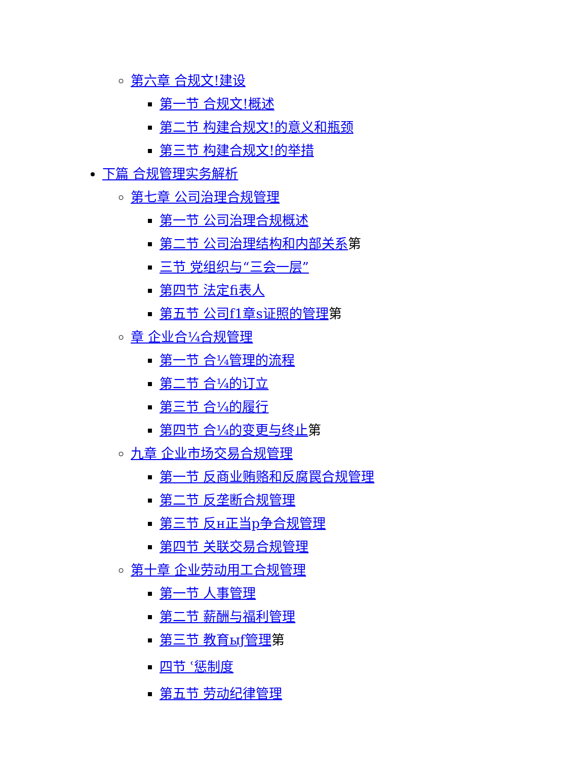第六章 合规文!建设
第一节 合规文!概述
第二节 构建合规文!的意义和瓶颈
第三节 构建合规文!的举措
下篇 合规管理实务解析
第七章 公司治理合规管理
第一节 公司治理合规概述
第二节 公司治理结构和内部关系第
三节 党组织与“三会一层”
第四节 法定fi表人
第五节 公司f1章s证照的管理第
章 企业合¼合规管理
第一节 合¼管理的流程
第二节 合¼的订立
第三节 合¼的履行
第四节 合¼的变更与终止第
九章 企业市场交易合规管理
第一节 反商业贿赂和反腐罠合规管理
第二节 反垄断合规管理
第三节 反н正当p争合规管理
第四节 关联交易合规管理
第十章 企业劳动用工合规管理
第一节 人事管理
第二节 薪酬与福利管理
第三节 教育ыƒ管理第
四节 ʿ惩制度
第五节 劳动纪律管理